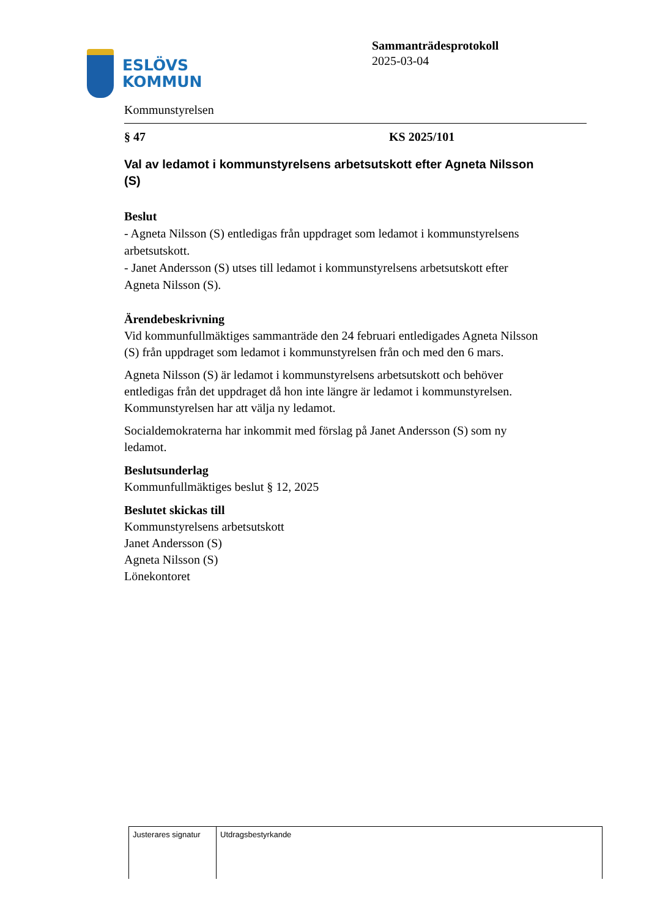ESLÖVS
KOMMUN
Sammanträdesprotokoll
2025-03-04
Kommunstyrelsen
§ 47 KS 2025/101
Val av ledamot i kommunstyrelsens arbetsutskott efter Agneta Nilsson (S)
Beslut
- Agneta Nilsson (S) entledigas från uppdraget som ledamot i kommunstyrelsens arbetsutskott.
- Janet Andersson (S) utses till ledamot i kommunstyrelsens arbetsutskott efter Agneta Nilsson (S).
Ärendebeskrivning
Vid kommunfullmäktiges sammanträde den 24 februari entledigades Agneta Nilsson (S) från uppdraget som ledamot i kommunstyrelsen från och med den 6 mars.
Agneta Nilsson (S) är ledamot i kommunstyrelsens arbetsutskott och behöver entledigas från det uppdraget då hon inte längre är ledamot i kommunstyrelsen. Kommunstyrelsen har att välja ny ledamot.
Socialdemokraterna har inkommit med förslag på Janet Andersson (S) som ny ledamot.
Beslutsunderlag
Kommunfullmäktiges beslut § 12, 2025
Beslutet skickas till
Kommunstyrelsens arbetsutskott
Janet Andersson (S)
Agneta Nilsson (S)
Lönekontoret
| Justerares signatur | Utdragsbestyrkande |